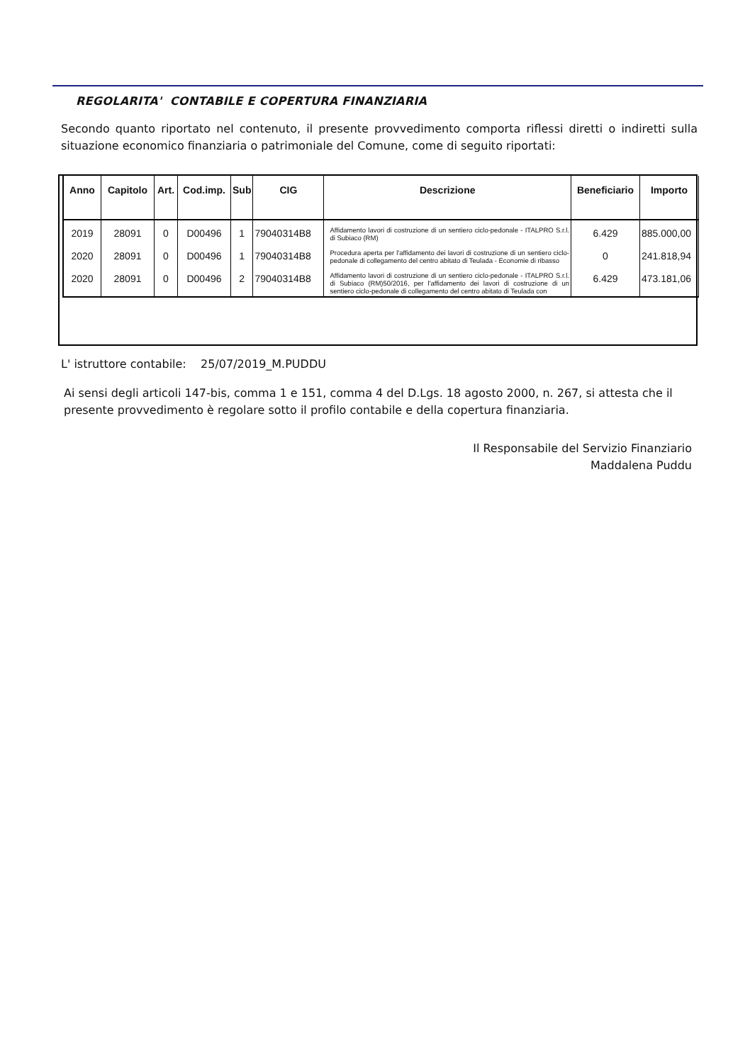REGOLARITA' CONTABILE E COPERTURA FINANZIARIA
Secondo quanto riportato nel contenuto, il presente provvedimento comporta riflessi diretti o indiretti sulla situazione economico finanziaria o patrimoniale del Comune, come di seguito riportati:
| Anno | Capitolo | Art. | Cod.imp. | Sub | CIG | Descrizione | Beneficiario | Importo |
| --- | --- | --- | --- | --- | --- | --- | --- | --- |
| 2019 | 28091 | 0 | D00496 | 1 | 79040314B8 | Affidamento lavori di costruzione di un sentiero ciclo-pedonale - ITALPRO S.r.l. di Subiaco (RM) | 6.429 | 885.000,00 |
| 2020 | 28091 | 0 | D00496 | 1 | 79040314B8 | Procedura aperta per l'affidamento dei lavori di costruzione di un sentiero ciclo-pedonale di collegamento del centro abitato di Teulada - Economie di ribasso | 0 | 241.818,94 |
| 2020 | 28091 | 0 | D00496 | 2 | 79040314B8 | Affidamento lavori di costruzione di un sentiero ciclo-pedonale - ITALPRO S.r.l. di Subiaco (RM)50/2016, per l'affidamento dei lavori di costruzione di un sentiero ciclo-pedonale di collegamento del centro abitato di Teulada con | 6.429 | 473.181,06 |
L' istruttore contabile: 25/07/2019_M.PUDDU
Ai sensi degli articoli 147-bis, comma 1 e 151, comma 4 del D.Lgs. 18 agosto 2000, n. 267, si attesta che il presente provvedimento è regolare sotto il profilo contabile e della copertura finanziaria.
Il Responsabile del Servizio Finanziario
Maddalena Puddu